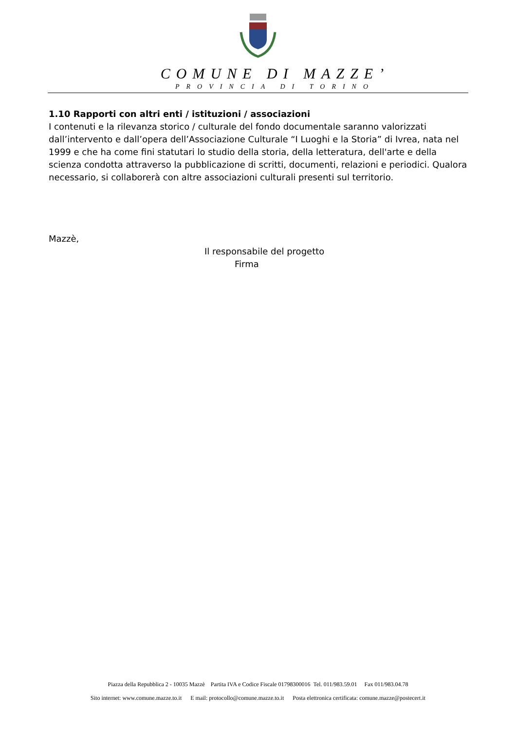COMUNE DI MAZZE’
PROVINCIA DI TORINO
1.10 Rapporti con altri enti / istituzioni / associazioni
I contenuti e la rilevanza storico / culturale del fondo documentale saranno valorizzati dall’intervento e dall’opera dell’Associazione Culturale “I Luoghi e la Storia” di Ivrea, nata nel 1999 e che ha come fini statutari lo studio della storia, della letteratura, dell'arte e della scienza condotta attraverso la pubblicazione di scritti, documenti, relazioni e periodici. Qualora necessario, si collaborerà con altre associazioni culturali presenti sul territorio.
Mazzè,
Il responsabile del progetto
Firma
Piazza della Repubblica 2 - 10035 Mazzè Partita IVA e Codice Fiscale 01798300016 Tel. 011/983.59.01 Fax 011/983.04.78
Sito internet: www.comune.mazze.to.it E mail: protocollo@comune.mazze.to.it Posta elettronica certificata: comune.mazze@postecert.it